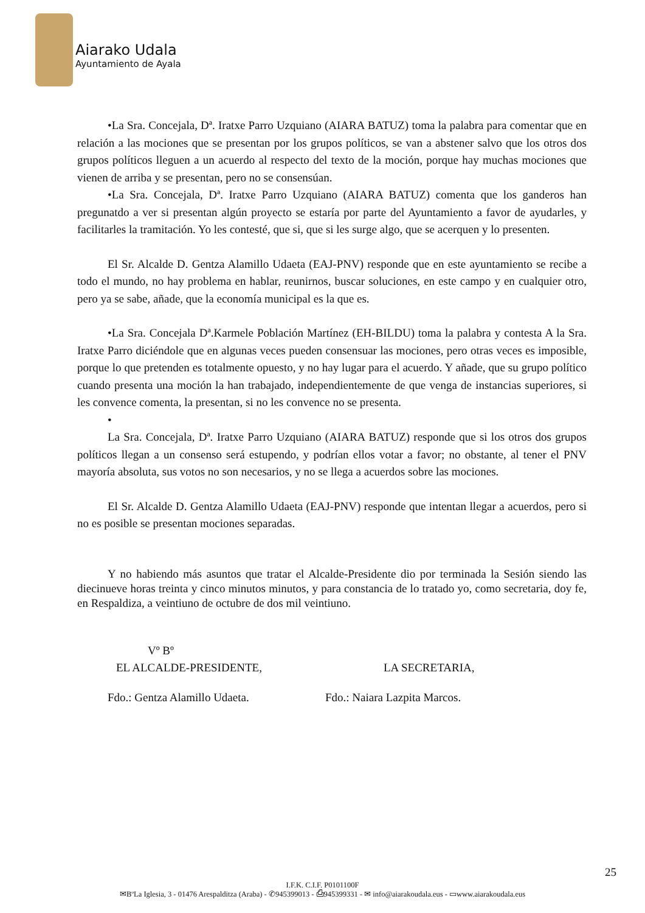Aiarako Udala
Ayuntamiento de Ayala
•La Sra. Concejala, Dª. Iratxe Parro Uzquiano (AIARA BATUZ) toma la palabra para comentar que en relación a las mociones que se presentan por los grupos políticos, se van a abstener salvo que los otros dos grupos políticos lleguen a un acuerdo al respecto del texto de la moción, porque hay muchas mociones que vienen de arriba y se presentan, pero no se consensúan.
•La Sra. Concejala, Dª. Iratxe Parro Uzquiano (AIARA BATUZ) comenta que los ganderos han pregunatdo a ver si presentan algún proyecto se estaría por parte del Ayuntamiento a favor de ayudarles, y facilitarles la tramitación. Yo les contesté, que si, que si les surge algo, que se acerquen y lo presenten.
El Sr. Alcalde D. Gentza Alamillo Udaeta (EAJ-PNV) responde que en este ayuntamiento se recibe a todo el mundo, no hay problema en hablar, reunirnos, buscar soluciones, en este campo y en cualquier otro, pero ya se sabe, añade, que la economía municipal es la que es.
•La Sra. Concejala Dª.Karmele Población Martínez (EH-BILDU) toma la palabra y contesta A la Sra. Iratxe Parro diciéndole que en algunas veces pueden consensuar las mociones, pero otras veces es imposible, porque lo que pretenden es totalmente opuesto, y no hay lugar para el acuerdo. Y añade, que su grupo político cuando presenta una moción la han trabajado, independientemente de que venga de instancias superiores, si les convence comenta, la presentan, si no les convence no se presenta.
•
La Sra. Concejala, Dª. Iratxe Parro Uzquiano (AIARA BATUZ) responde que si los otros dos grupos políticos llegan a un consenso será estupendo, y podrían ellos votar a favor; no obstante, al tener el PNV mayoría absoluta, sus votos no son necesarios, y no se llega a acuerdos sobre las mociones.
El Sr. Alcalde D. Gentza Alamillo Udaeta (EAJ-PNV) responde que intentan llegar a acuerdos, pero si no es posible se presentan mociones separadas.
Y no habiendo más asuntos que tratar el Alcalde-Presidente dio por terminada la Sesión siendo las diecinueve horas treinta y cinco minutos minutos, y para constancia de lo tratado yo, como secretaria, doy fe, en Respaldiza, a veintiuno de octubre de dos mil veintiuno.
Vº Bº
EL ALCALDE-PRESIDENTE, LA SECRETARIA,
Fdo.: Gentza Alamillo Udaeta.
Fdo.: Naiara Lazpita Marcos.
25
I.F.K. C.I.F. P0101100F
✉BºLa Iglesia, 3 - 01476 Arespalditza (Araba) - ✆945399013 - ⎙945399331 - ✉ info@aiarakoudala.eus - ▭www.aiarakoudala.eus